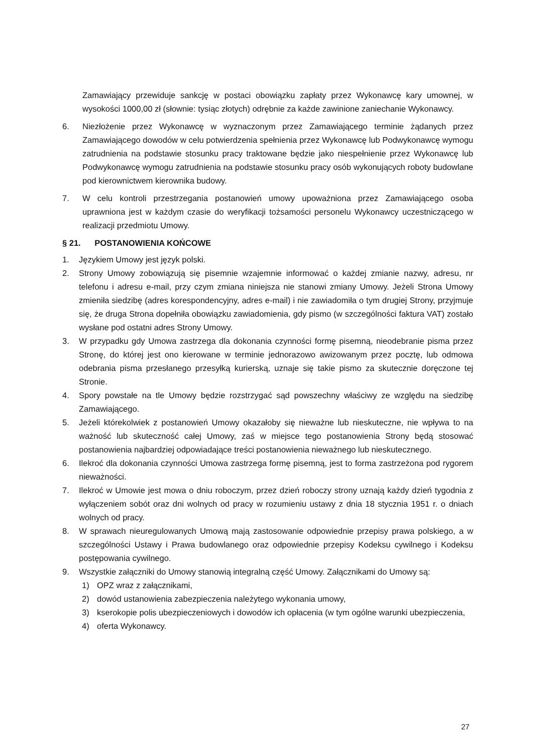Zamawiający przewiduje sankcję w postaci obowiązku zapłaty przez Wykonawcę kary umownej, w wysokości 1000,00 zł (słownie: tysiąc złotych) odrębnie za każde zawinione zaniechanie Wykonawcy.
6. Niezłożenie przez Wykonawcę w wyznaczonym przez Zamawiającego terminie żądanych przez Zamawiającego dowodów w celu potwierdzenia spełnienia przez Wykonawcę lub Podwykonawcę wymogu zatrudnienia na podstawie stosunku pracy traktowane będzie jako niespełnienie przez Wykonawcę lub Podwykonawcę wymogu zatrudnienia na podstawie stosunku pracy osób wykonujących roboty budowlane pod kierownictwem kierownika budowy.
7. W celu kontroli przestrzegania postanowień umowy upoważniona przez Zamawiającego osoba uprawniona jest w każdym czasie do weryfikacji tożsamości personelu Wykonawcy uczestniczącego w realizacji przedmiotu Umowy.
§ 21. POSTANOWIENIA KOŃCOWE
1. Językiem Umowy jest język polski.
2. Strony Umowy zobowiązują się pisemnie wzajemnie informować o każdej zmianie nazwy, adresu, nr telefonu i adresu e-mail, przy czym zmiana niniejsza nie stanowi zmiany Umowy. Jeżeli Strona Umowy zmieniła siedzibę (adres korespondencyjny, adres e-mail) i nie zawiadomiła o tym drugiej Strony, przyjmuje się, że druga Strona dopełniła obowiązku zawiadomienia, gdy pismo (w szczególności faktura VAT) zostało wysłane pod ostatni adres Strony Umowy.
3. W przypadku gdy Umowa zastrzega dla dokonania czynności formę pisemną, nieodebranie pisma przez Stronę, do której jest ono kierowane w terminie jednorazowo awizowanym przez pocztę, lub odmowa odebrania pisma przesłanego przesyłką kurierską, uznaje się takie pismo za skutecznie doręczone tej Stronie.
4. Spory powstałe na tle Umowy będzie rozstrzygać sąd powszechny właściwy ze względu na siedzibę Zamawiającego.
5. Jeżeli którekolwiek z postanowień Umowy okazałoby się nieważne lub nieskuteczne, nie wpływa to na ważność lub skuteczność całej Umowy, zaś w miejsce tego postanowienia Strony będą stosować postanowienia najbardziej odpowiadające treści postanowienia nieważnego lub nieskutecznego.
6. Ilekroć dla dokonania czynności Umowa zastrzega formę pisemną, jest to forma zastrzeżona pod rygorem nieważności.
7. Ilekroć w Umowie jest mowa o dniu roboczym, przez dzień roboczy strony uznają każdy dzień tygodnia z wyłączeniem sobót oraz dni wolnych od pracy w rozumieniu ustawy z dnia 18 stycznia 1951 r. o dniach wolnych od pracy.
8. W sprawach nieuregulowanych Umową mają zastosowanie odpowiednie przepisy prawa polskiego, a w szczególności Ustawy i Prawa budowlanego oraz odpowiednie przepisy Kodeksu cywilnego i Kodeksu postępowania cywilnego.
9. Wszystkie załączniki do Umowy stanowią integralną część Umowy. Załącznikami do Umowy są:
1) OPZ wraz z załącznikami,
2) dowód ustanowienia zabezpieczenia należytego wykonania umowy,
3) kserokopie polis ubezpieczeniowych i dowodów ich opłacenia (w tym ogólne warunki ubezpieczenia,
4) oferta Wykonawcy.
27